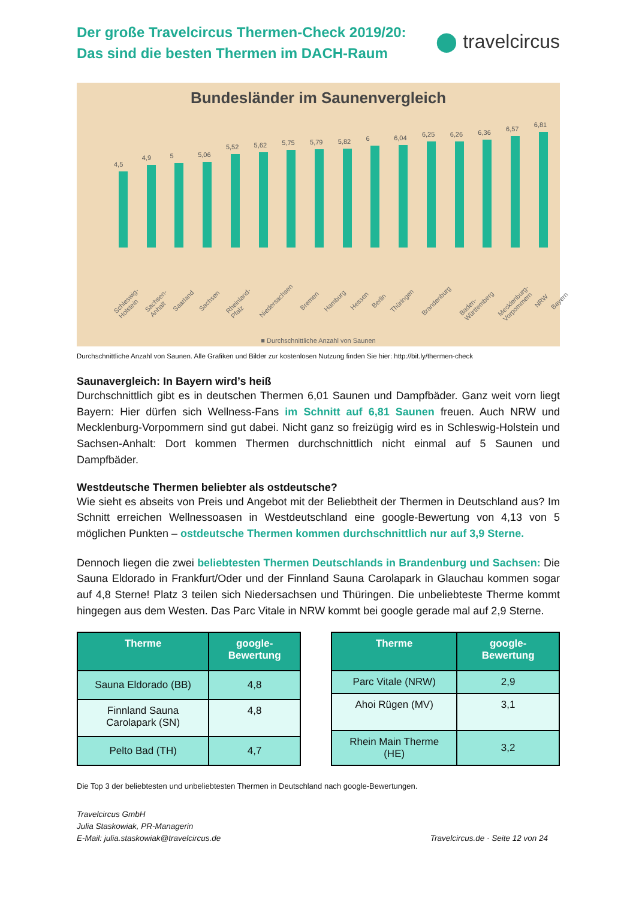Der große Travelcircus Thermen-Check 2019/20:
Das sind die besten Thermen im DACH-Raum
⬤ travelcircus
Bundesländer im Saunenvergleich
4,5
4,9
5
5,06
5,52
5,62
5,75
5,79
5,82
6
6,04
6,25
6,26
6,36
6,57
6,81
Schleswig-Holstein Sachsen-Anhalt Saarland Sachsen Rheinland-Pfalz Niedersachsen Bremen Hamburg Hessen Berlin Thüringen Brandenburg Baden-Württemberg Mecklenburg-Vorpommern NRW Bayern
■ Durchschnittliche Anzahl von Saunen
Durchschnittliche Anzahl von Saunen. Alle Grafiken und Bilder zur kostenlosen Nutzung finden Sie hier: http://bit.ly/thermen-check
Saunavergleich: In Bayern wird’s heiß
Durchschnittlich gibt es in deutschen Thermen 6,01 Saunen und Dampfbäder. Ganz weit vorn liegt Bayern: Hier dürfen sich Wellness-Fans im Schnitt auf 6,81 Saunen freuen. Auch NRW und Mecklenburg-Vorpommern sind gut dabei. Nicht ganz so freizügig wird es in Schleswig-Holstein und Sachsen-Anhalt: Dort kommen Thermen durchschnittlich nicht einmal auf 5 Saunen und Dampfbäder.
Westdeutsche Thermen beliebter als ostdeutsche?
Wie sieht es abseits von Preis und Angebot mit der Beliebtheit der Thermen in Deutschland aus? Im Schnitt erreichen Wellnessoasen in Westdeutschland eine google-Bewertung von 4,13 von 5 möglichen Punkten – ostdeutsche Thermen kommen durchschnittlich nur auf 3,9 Sterne.
Dennoch liegen die zwei beliebtesten Thermen Deutschlands in Brandenburg und Sachsen: Die Sauna Eldorado in Frankfurt/Oder und der Finnland Sauna Carolapark in Glauchau kommen sogar auf 4,8 Sterne! Platz 3 teilen sich Niedersachsen und Thüringen. Die unbeliebteste Therme kommt hingegen aus dem Westen. Das Parc Vitale in NRW kommt bei google gerade mal auf 2,9 Sterne.
| Therme | google-Bewertung |
| --- | --- |
| Sauna Eldorado (BB) | 4,8 |
| Finnland Sauna Carolapark (SN) | 4,8 |
| Pelto Bad (TH) | 4,7 |
| Therme | google-Bewertung |
| --- | --- |
| Parc Vitale (NRW) | 2,9 |
| Ahoi Rügen (MV) | 3,1 |
| Rhein Main Therme (HE) | 3,2 |
Die Top 3 der beliebtesten und unbeliebtesten Thermen in Deutschland nach google-Bewertungen.
Travelcircus GmbH
Julia Staskowiak, PR-Managerin
E-Mail: julia.staskowiak@travelcircus.de
Travelcircus.de · Seite 12 von 24